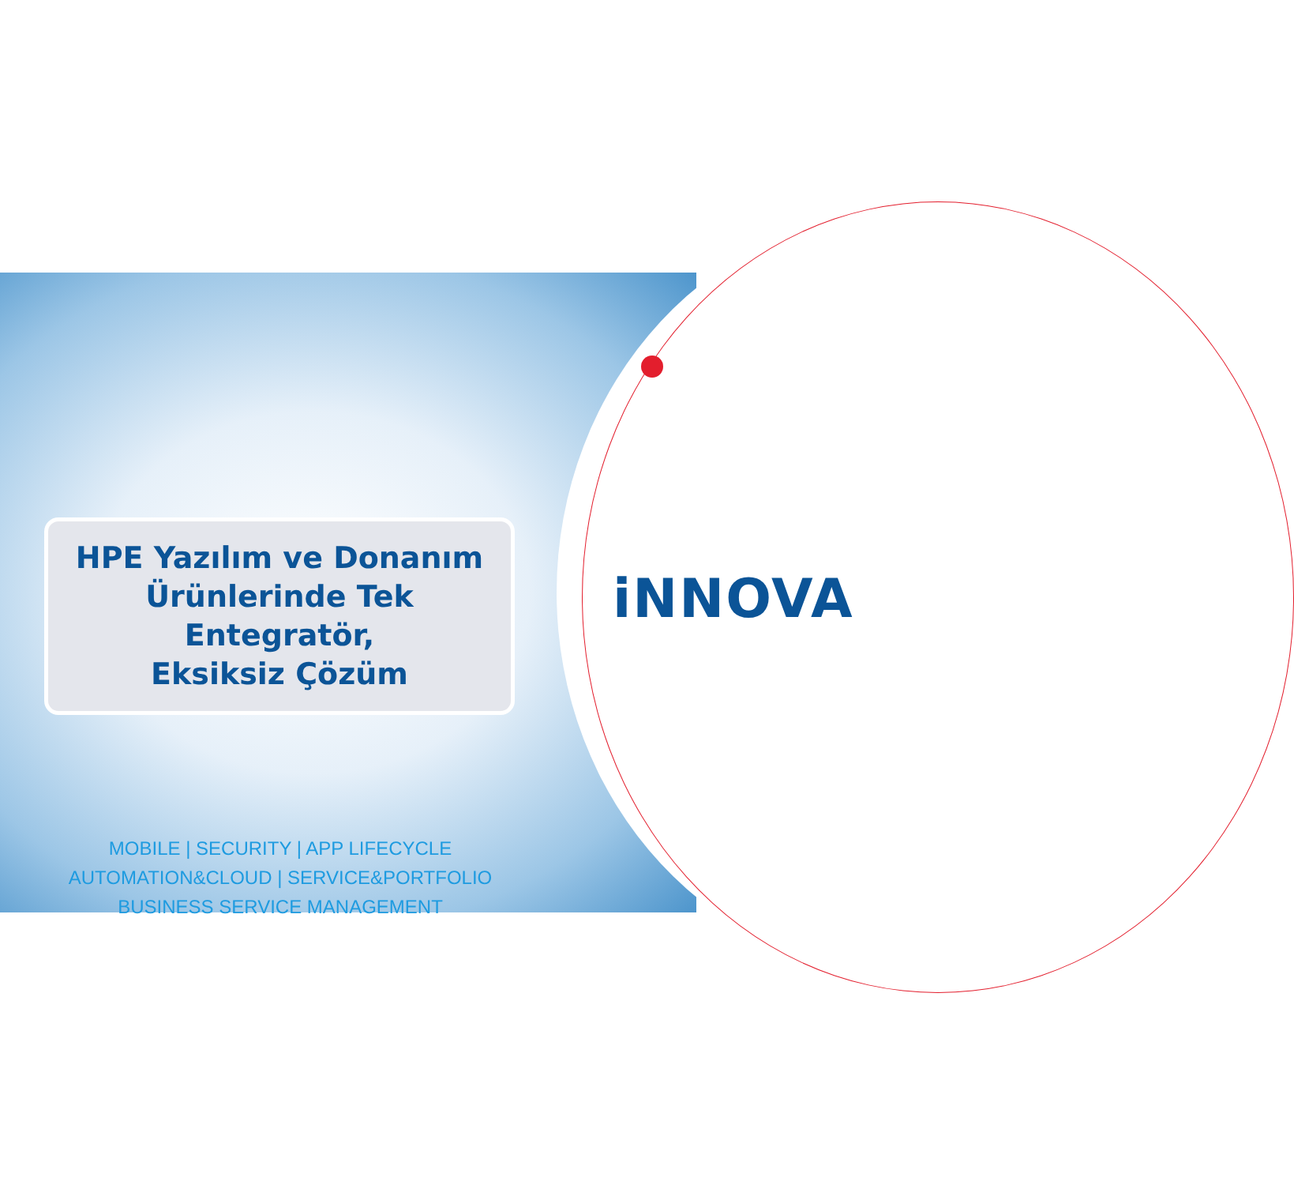iNNOVA
HPE Yazılım ve Donanım
Ürünlerinde Tek Entegratör,
Eksiksiz Çözüm
MOBILE | SECURITY | APP LIFECYCLE
AUTOMATION&CLOUD | SERVICE&PORTFOLIO
BUSINESS SERVICE MANAGEMENT